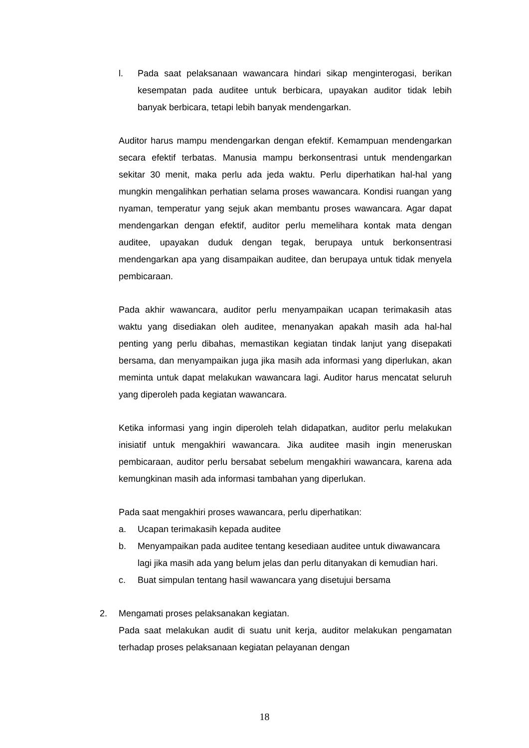l. Pada saat pelaksanaan wawancara hindari sikap menginterogasi, berikan kesempatan pada auditee untuk berbicara, upayakan auditor tidak lebih banyak berbicara, tetapi lebih banyak mendengarkan.
Auditor harus mampu mendengarkan dengan efektif. Kemampuan mendengarkan secara efektif terbatas. Manusia mampu berkonsentrasi untuk mendengarkan sekitar 30 menit, maka perlu ada jeda waktu. Perlu diperhatikan hal-hal yang mungkin mengalihkan perhatian selama proses wawancara. Kondisi ruangan yang nyaman, temperatur yang sejuk akan membantu proses wawancara. Agar dapat mendengarkan dengan efektif, auditor perlu memelihara kontak mata dengan auditee, upayakan duduk dengan tegak, berupaya untuk berkonsentrasi mendengarkan apa yang disampaikan auditee, dan berupaya untuk tidak menyela pembicaraan.
Pada akhir wawancara, auditor perlu menyampaikan ucapan terimakasih atas waktu yang disediakan oleh auditee, menanyakan apakah masih ada hal-hal penting yang perlu dibahas, memastikan kegiatan tindak lanjut yang disepakati bersama, dan menyampaikan juga jika masih ada informasi yang diperlukan, akan meminta untuk dapat melakukan wawancara lagi. Auditor harus mencatat seluruh yang diperoleh pada kegiatan wawancara.
Ketika informasi yang ingin diperoleh telah didapatkan, auditor perlu melakukan inisiatif untuk mengakhiri wawancara. Jika auditee masih ingin meneruskan pembicaraan, auditor perlu bersabat sebelum mengakhiri wawancara, karena ada kemungkinan masih ada informasi tambahan yang diperlukan.
Pada saat mengakhiri proses wawancara, perlu diperhatikan:
a. Ucapan terimakasih kepada auditee
b. Menyampaikan pada auditee tentang kesediaan auditee untuk diwawancara lagi jika masih ada yang belum jelas dan perlu ditanyakan di kemudian hari.
c. Buat simpulan tentang hasil wawancara yang disetujui bersama
2. Mengamati proses pelaksanakan kegiatan.
Pada saat melakukan audit di suatu unit kerja, auditor melakukan pengamatan terhadap proses pelaksanaan kegiatan pelayanan dengan
18